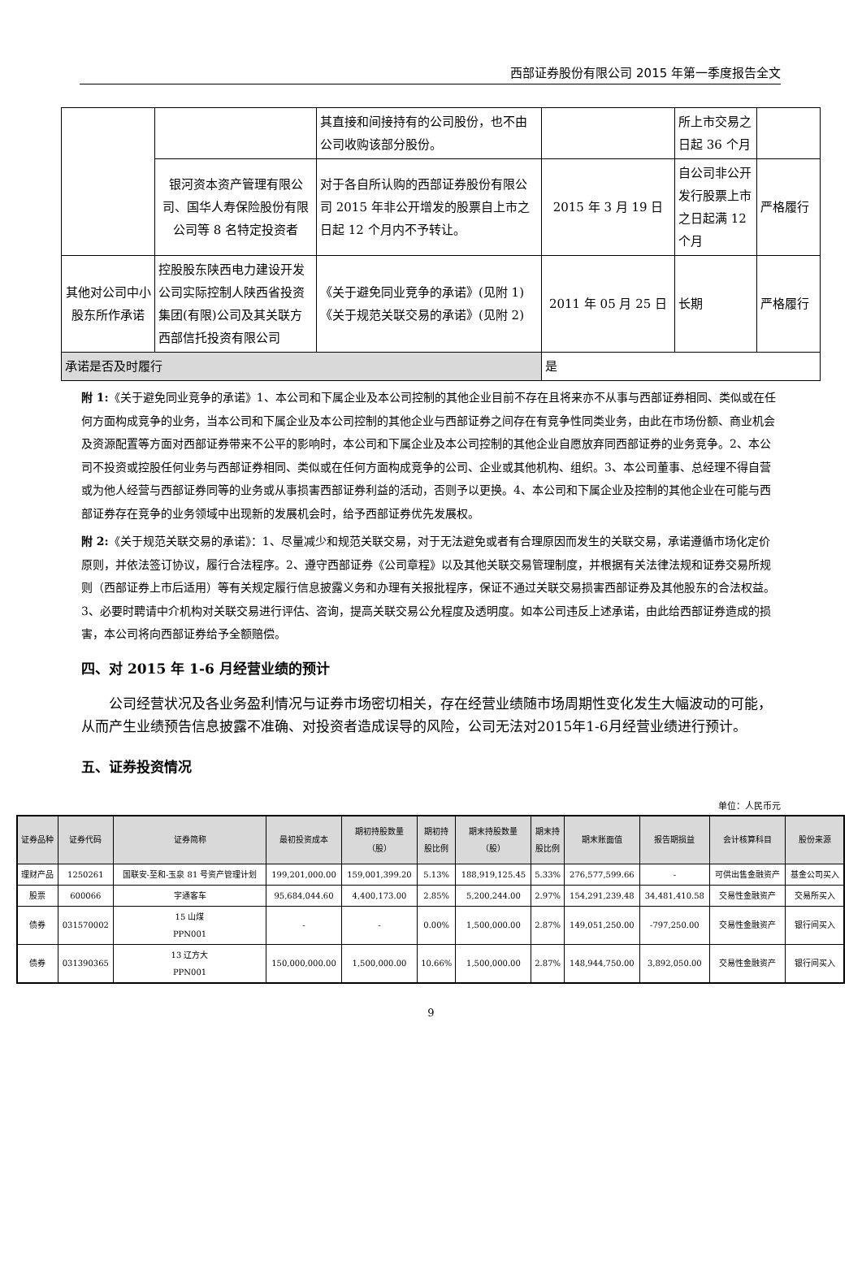西部证券股份有限公司 2015 年第一季度报告全文
| | | 其直接和间接持有的公司股份，也不由公司收购该部分股份。 | | 所上市交易之日起 36 个月 | |
| | 银河资本资产管理有限公司、国华人寿保险股份有限公司等 8 名特定投资者 | 对于各自所认购的西部证券股份有限公司 2015 年非公开增发的股票自上市之日起 12 个月内不予转让。 | 2015 年 3 月 19 日 | 自公司非公开发行股票上市之日起满 12 个月 | 严格履行 |
| 其他对公司中小股东所作承诺 | 控股股东陕西电力建设开发公司实际控制人陕西省投资集团(有限)公司及其关联方西部信托投资有限公司 | 《关于避免同业竞争的承诺》(见附 1) 《关于规范关联交易的承诺》(见附 2) | 2011 年 05 月 25 日 | 长期 | 严格履行 |
| 承诺是否及时履行 | | | 是 | | |
附 1:《关于避免同业竞争的承诺》1、本公司和下属企业及本公司控制的其他企业目前不存在且将来亦不从事与西部证券相同、类似或在任何方面构成竞争的业务，当本公司和下属企业及本公司控制的其他企业与西部证券之间存在有竞争性同类业务，由此在市场份额、商业机会及资源配置等方面对西部证券带来不公平的影响时，本公司和下属企业及本公司控制的其他企业自愿放弃同西部证券的业务竞争。2、本公司不投资或控股任何业务与西部证券相同、类似或在任何方面构成竞争的公司、企业或其他机构、组织。3、本公司董事、总经理不得自营或为他人经营与西部证券同等的业务或从事损害西部证券利益的活动，否则予以更换。4、本公司和下属企业及控制的其他企业在可能与西部证券存在竞争的业务领域中出现新的发展机会时，给予西部证券优先发展权。
附 2:《关于规范关联交易的承诺》：1、尽量减少和规范关联交易，对于无法避免或者有合理原因而发生的关联交易，承诺遵循市场化定价原则，并依法签订协议，履行合法程序。2、遵守西部证券《公司章程》以及其他关联交易管理制度，并根据有关法律法规和证券交易所规则（西部证券上市后适用）等有关规定履行信息披露义务和办理有关报批程序，保证不通过关联交易损害西部证券及其他股东的合法权益。3、必要时聘请中介机构对关联交易进行评估、咨询，提高关联交易公允程度及透明度。如本公司违反上述承诺，由此给西部证券造成的损害，本公司将向西部证券给予全额赔偿。
四、对 2015 年 1-6 月经营业绩的预计
公司经营状况及各业务盈利情况与证券市场密切相关，存在经营业绩随市场周期性变化发生大幅波动的可能，从而产生业绩预告信息披露不准确、对投资者造成误导的风险，公司无法对2015年1-6月经营业绩进行预计。
五、证券投资情况
单位：人民币元
| 证券品种 | 证券代码 | 证券简称 | 最初投资成本 | 期初持股数量 （股） | 期初持 股比例 | 期末持股数量 （股） | 期末持 股比例 | 期末账面值 | 报告期损益 | 会计核算科目 | 股份来源 |
| --- | --- | --- | --- | --- | --- | --- | --- | --- | --- | --- | --- |
| 理财产品 | 1250261 | 国联安-至和-玉泉 81 号资产管理计划 | 199,201,000.00 | 159,001,399.20 | 5.13% | 188,919,125.45 | 5.33% | 276,577,599.66 | - | 可供出售金融资产 | 基金公司买入 |
| 股票 | 600066 | 宇通客车 | 95,684,044.60 | 4,400,173.00 | 2.85% | 5,200,244.00 | 2.97% | 154,291,239.48 | 34,481,410.58 | 交易性金融资产 | 交易所买入 |
| 债券 | 031570002 | 15 山煤 PPN001 | - | - | 0.00% | 1,500,000.00 | 2.87% | 149,051,250.00 | -797,250.00 | 交易性金融资产 | 银行间买入 |
| 债券 | 031390365 | 13 辽方大 PPN001 | 150,000,000.00 | 1,500,000.00 | 10.66% | 1,500,000.00 | 2.87% | 148,944,750.00 | 3,892,050.00 | 交易性金融资产 | 银行间买入 |
9